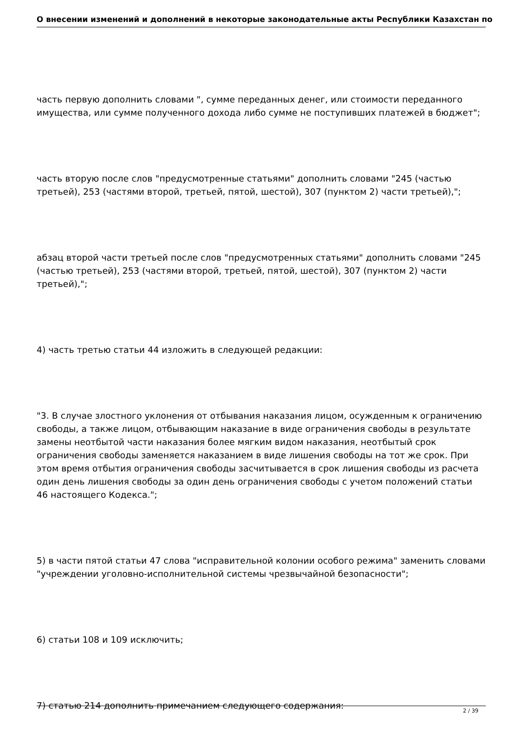О внесении изменений и дополнений в некоторые законодательные акты Республики Казахстан по
часть первую дополнить словами ", сумме переданных денег, или стоимости переданного имущества, или сумме полученного дохода либо сумме не поступивших платежей в бюджет";
часть вторую после слов "предусмотренные статьями" дополнить словами "245 (частью третьей), 253 (частями второй, третьей, пятой, шестой), 307 (пунктом 2) части третьей),";
абзац второй части третьей после слов "предусмотренных статьями" дополнить словами "245 (частью третьей), 253 (частями второй, третьей, пятой, шестой), 307 (пунктом 2) части третьей),";
4) часть третью статьи 44 изложить в следующей редакции:
"3. В случае злостного уклонения от отбывания наказания лицом, осужденным к ограничению свободы, а также лицом, отбывающим наказание в виде ограничения свободы в результате замены неотбытой части наказания более мягким видом наказания, неотбытый срок ограничения свободы заменяется наказанием в виде лишения свободы на тот же срок. При этом время отбытия ограничения свободы засчитывается в срок лишения свободы из расчета один день лишения свободы за один день ограничения свободы с учетом положений статьи 46 настоящего Кодекса.";
5) в части пятой статьи 47 слова "исправительной колонии особого режима" заменить словами "учреждении уголовно-исполнительной системы чрезвычайной безопасности";
6) статьи 108 и 109 исключить;
7) статью 214 дополнить примечанием следующего содержания:
2 / 39